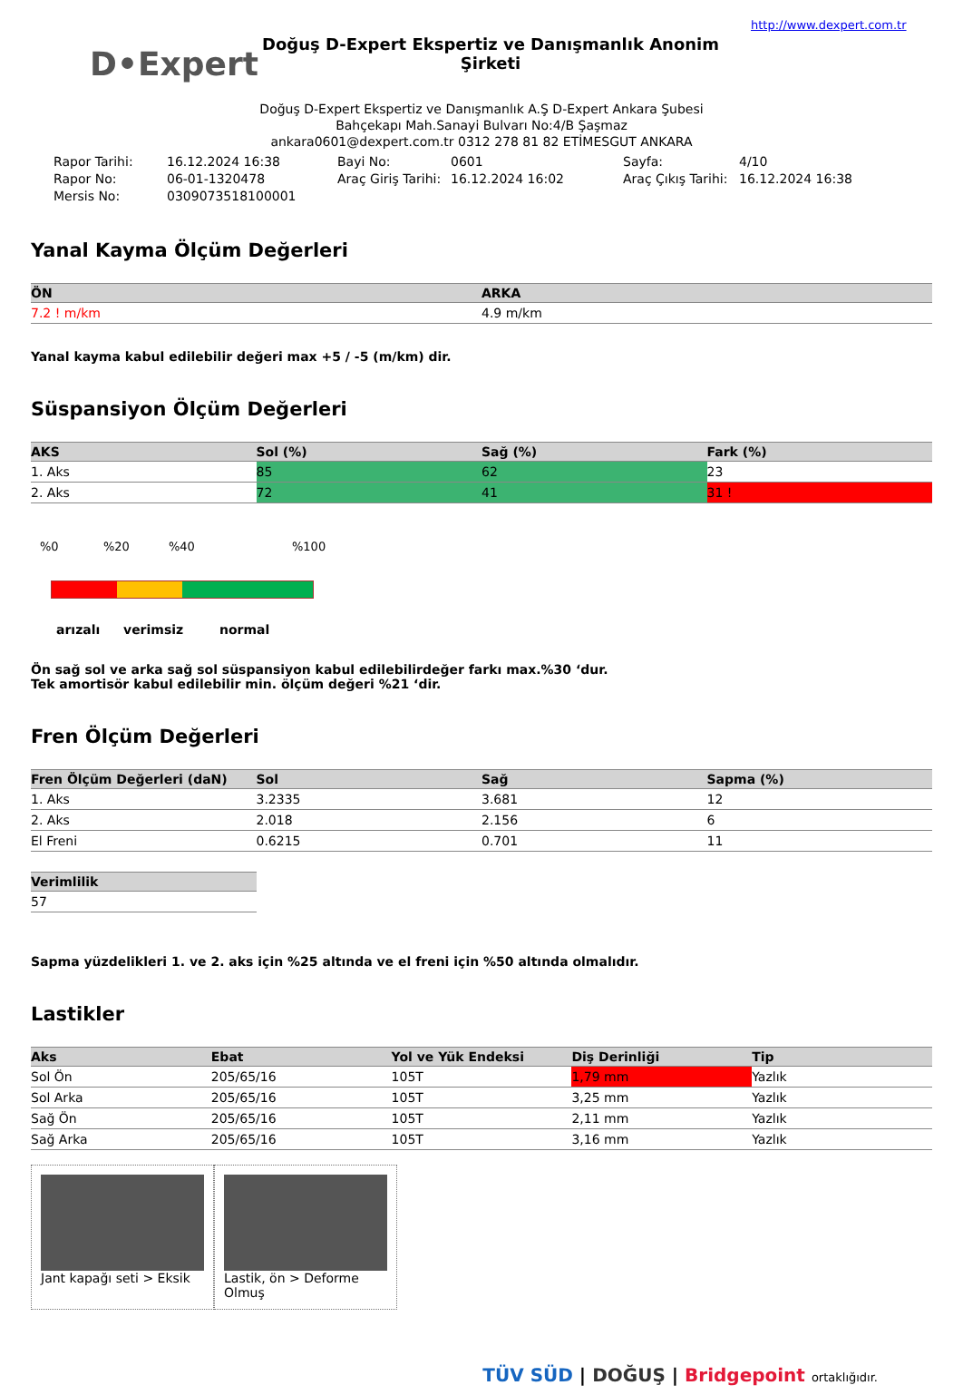D•Expert
Doğuş D-Expert Ekspertiz ve Danışmanlık Anonim Şirketi
http://www.dexpert.com.tr
Doğuş D-Expert Ekspertiz ve Danışmanlık A.Ş D-Expert Ankara Şubesi
Bahçekapı Mah.Sanayi Bulvarı No:4/B Şaşmaz
ankara0601@dexpert.com.tr 0312 278 81 82 ETİMESGUT ANKARA
Rapor Tarihi: 16.12.2024 16:38 Bayi No: 0601 Sayfa: 4/10 Rapor No: 06-01-1320478 Araç Giriş Tarihi: 16.12.2024 16:02 Araç Çıkış Tarihi: 16.12.2024 16:38 Mersis No: 0309073518100001
Yanal Kayma Ölçüm Değerleri
| ÖN | ARKA |
| --- | --- |
| 7.2 ! m/km | 4.9 m/km |
Yanal kayma kabul edilebilir değeri max +5 / -5 (m/km) dir.
Süspansiyon Ölçüm Değerleri
| AKS | Sol (%) | Sağ (%) | Fark (%) |
| --- | --- | --- | --- |
| 1. Aks | 85 | 62 | 23 |
| 2. Aks | 72 | 41 | 31 ! |
%0%20%40%100
arızalı verimsiz normal
Ön sağ sol ve arka sağ sol süspansiyon kabul edilebilirdeğer farkı max.%30 ‘dur.
Tek amortisör kabul edilebilir min. ölçüm değeri %21 ‘dir.
Fren Ölçüm Değerleri
| Fren Ölçüm Değerleri (daN) | Sol | Sağ | Sapma (%) |
| --- | --- | --- | --- |
| 1. Aks | 3.2335 | 3.681 | 12 |
| 2. Aks | 2.018 | 2.156 | 6 |
| El Freni | 0.6215 | 0.701 | 11 |
| Verimlilik |
| --- |
| 57 |
Sapma yüzdelikleri 1. ve 2. aks için %25 altında ve el freni için %50 altında olmalıdır.
Lastikler
| Aks | Ebat | Yol ve Yük Endeksi | Diş Derinliği | Tip |
| --- | --- | --- | --- | --- |
| Sol Ön | 205/65/16 | 105T | 1,79 mm | Yazlık |
| Sol Arka | 205/65/16 | 105T | 3,25 mm | Yazlık |
| Sağ Ön | 205/65/16 | 105T | 2,11 mm | Yazlık |
| Sağ Arka | 205/65/16 | 105T | 3,16 mm | Yazlık |
Jant kapağı seti > Eksik
Lastik, ön > Deforme Olmuş
TÜV SÜD | DOĞUŞ | Bridgepoint ortaklığıdır.